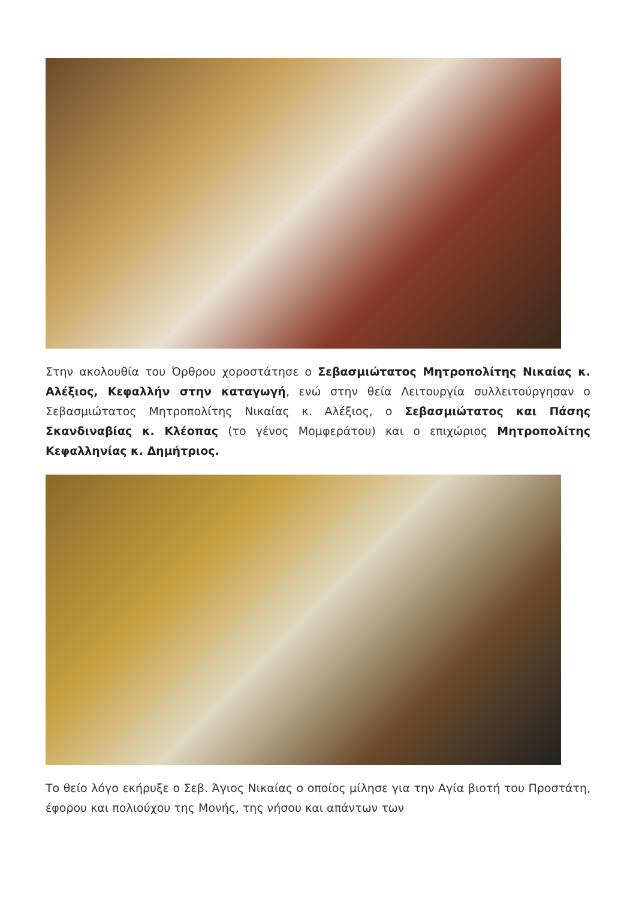Στην ακολουθία του Όρθρου χοροστάτησε ο Σεβασμιώτατος Μητροπολίτης Νικαίας κ. Αλέξιος, Κεφαλλήν στην καταγωγή, ενώ στην θεία Λειτουργία συλλειτούργησαν ο Σεβασμιώτατος Μητροπολίτης Νικαίας κ. Αλέξιος, ο Σεβασμιώτατος και Πάσης Σκανδιναβίας κ. Κλέοπας (το γένος Μομφεράτου) και ο επιχώριος Μητροπολίτης Κεφαλληνίας κ. Δημήτριος.
Το θείο λόγο εκήρυξε ο Σεβ. Άγιος Νικαίας ο οποίος μίλησε για την Αγία βιοτή του Προστάτη, έφορου και πολιούχου της Μονής, της νήσου και απάντων των